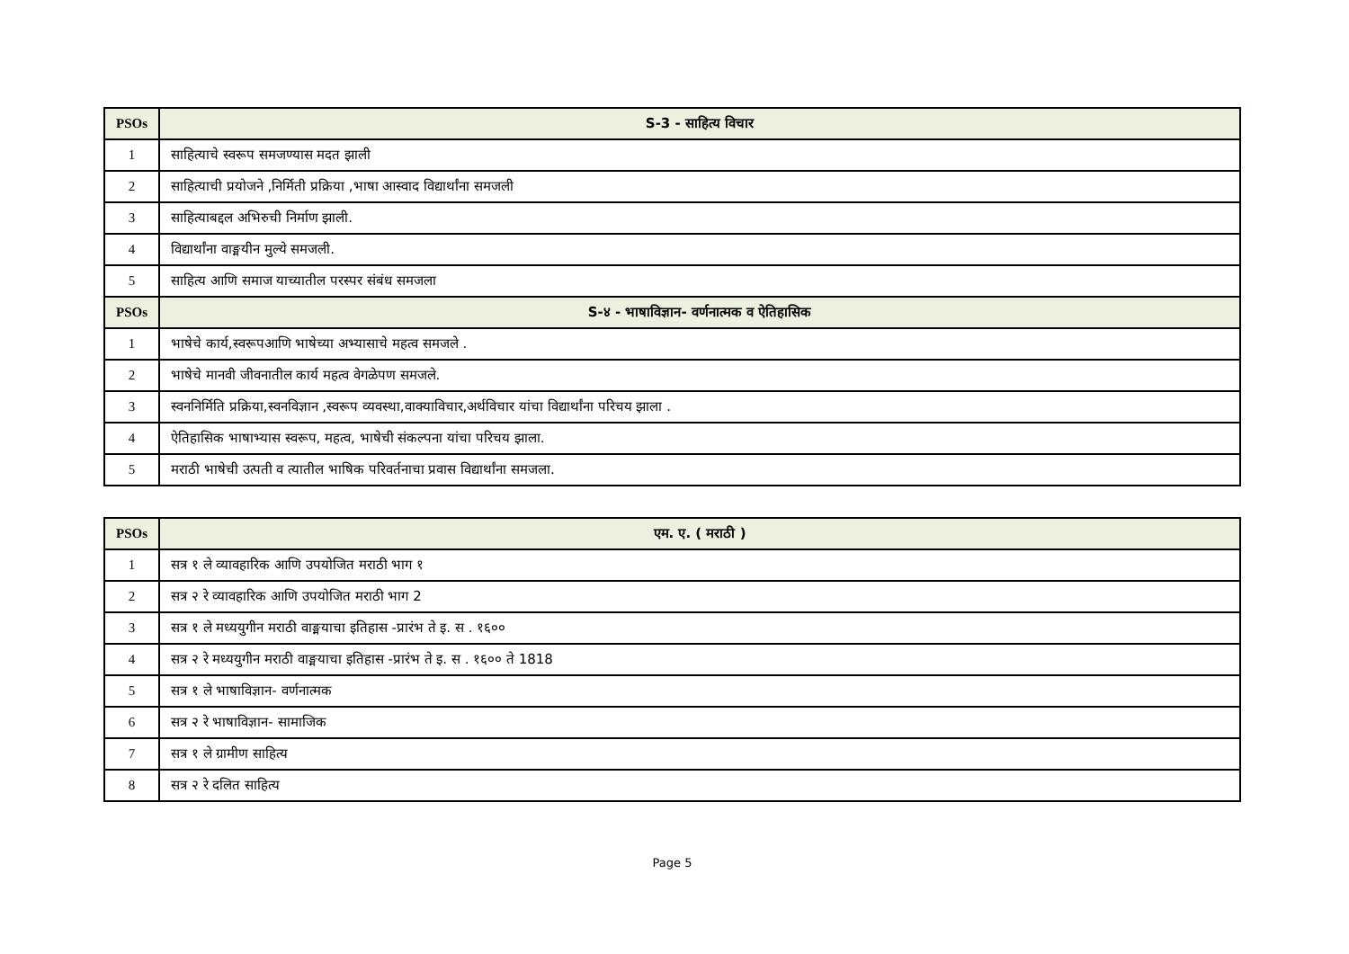| PSOs | S-3 - साहित्य विचार |
| --- | --- |
| 1 | साहित्याचे स्वरूप समजण्यास मदत झाली |
| 2 | साहित्याची प्रयोजने ,निर्मिती प्रक्रिया ,भाषा आस्वाद विद्यार्थांना समजली |
| 3 | साहित्याबद्दल अभिरुची निर्माण झाली. |
| 4 | विद्यार्थांना वाङ्मयीन मुल्ये समजली. |
| 5 | साहित्य आणि समाज याच्यातील परस्पर संबंध समजला |
| PSOs | S-४ - भाषाविज्ञान- वर्णनात्मक व ऐतिहासिक |
| 1 | भाषेचे कार्य,स्वरूपआणि भाषेच्या अभ्यासाचे महत्व समजले . |
| 2 | भाषेचे मानवी जीवनातील कार्य महत्व वेगळेपण समजले. |
| 3 | स्वननिर्मिति प्रक्रिया,स्वनविज्ञान ,स्वरूप व्यवस्था,वाक्याविचार,अर्थविचार यांचा विद्यार्थांना परिचय झाला . |
| 4 | ऐतिहासिक भाषाभ्यास स्वरूप, महत्व, भाषेची संकल्पना यांचा परिचय झाला. |
| 5 | मराठी भाषेची उत्पती व त्यातील भाषिक परिवर्तनाचा प्रवास विद्यार्थांना समजला. |
| PSOs | एम. ए. ( मराठी ) |
| --- | --- |
| 1 | सत्र १ ले व्यावहारिक आणि उपयोजित मराठी भाग १ |
| 2 | सत्र २ रे व्यावहारिक आणि उपयोजित मराठी भाग 2 |
| 3 | सत्र १ ले मध्ययुगीन मराठी वाङ्मयाचा इतिहास -प्रारंभ ते इ. स . १६०० |
| 4 | सत्र २ रे मध्ययुगीन मराठी वाङ्मयाचा इतिहास -प्रारंभ ते इ. स . १६०० ते 1818 |
| 5 | सत्र १ ले भाषाविज्ञान- वर्णनात्मक |
| 6 | सत्र २ रे भाषाविज्ञान- सामाजिक |
| 7 | सत्र १ ले ग्रामीण साहित्य |
| 8 | सत्र २ रे दलित साहित्य |
Page 5